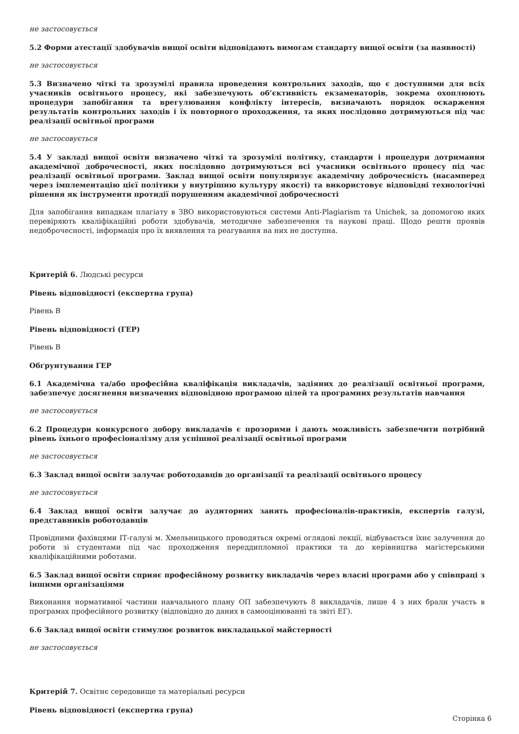не застосовується
5.2 Форми атестації здобувачів вищої освіти відповідають вимогам стандарту вищої освіти (за наявності)
не застосовується
5.3 Визначено чіткі та зрозумілі правила проведення контрольних заходів, що є доступними для всіх учасників освітнього процесу, які забезпечують об’єктивність екзаменаторів, зокрема охоплюють процедури запобігання та врегулювання конфлікту інтересів, визначають порядок оскарження результатів контрольних заходів і їх повторного проходження, та яких послідовно дотримуються під час реалізації освітньої програми
не застосовується
5.4 У закладі вищої освіти визначено чіткі та зрозумілі політику, стандарти і процедури дотримання академічної доброчесності, яких послідовно дотримуються всі учасники освітнього процесу під час реалізації освітньої програми. Заклад вищої освіти популяризує академічну доброчесність (насамперед через імплементацію цієї політики у внутрішню культуру якості) та використовує відповідні технологічні рішення як інструменти протидії порушенням академічної доброчесності
Для запобігання випадкам плагіату в ЗВО використовуються системи Anti-Plagiarism та Unichek, за допомогою яких перевіряють кваліфікаційні роботи здобувачів, методичне забезпечення та наукові праці. Щодо решти проявів недоброчесності, інформація про їх виявлення та реагування на них не доступна.
Критерій 6. Людські ресурси
Рівень відповідності (експертна група)
Рівень B
Рівень відповідності (ГЕР)
Рівень B
Обґрунтування ГЕР
6.1 Академічна та/або професійна кваліфікація викладачів, задіяних до реалізації освітньої програми, забезпечує досягнення визначених відповідною програмою цілей та програмних результатів навчання
не застосовується
6.2 Процедури конкурсного добору викладачів є прозорими і дають можливість забезпечити потрібний рівень їхнього професіоналізму для успішної реалізації освітньої програми
не застосовується
6.3 Заклад вищої освіти залучає роботодавців до організації та реалізації освітнього процесу
не застосовується
6.4 Заклад вищої освіти залучає до аудиторних занять професіоналів-практиків, експертів галузі, представників роботодавців
Провідними фахівцями ІТ-галузі м. Хмельницького проводяться окремі оглядові лекції, відбувається їхнє залучення до роботи зі студентами під час проходження переддипломної практики та до керівництва магістерськими кваліфікаційними роботами.
6.5 Заклад вищої освіти сприяє професійному розвитку викладачів через власні програми або у співпраці з іншими організаціями
Виконання нормативної частини навчального плану ОП забезпечують 8 викладачів, лише 4 з них брали участь в програмах професійного розвитку (відповідно до даних в самооцінюванні та звіті ЕГ).
6.6 Заклад вищої освіти стимулює розвиток викладацької майстерності
не застосовується
Критерій 7. Освітнє середовище та матеріальні ресурси
Рівень відповідності (експертна група)
Сторінка 6